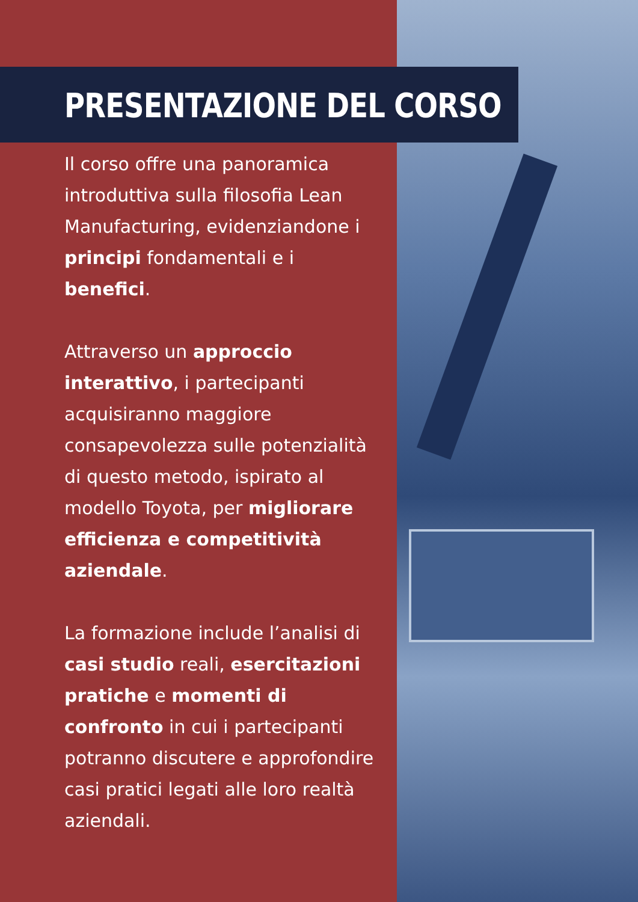PRESENTAZIONE DEL CORSO
Il corso offre una panoramica introduttiva sulla filosofia Lean Manufacturing, evidenziandone i principi fondamentali e i benefici.
Attraverso un approccio interattivo, i partecipanti acquisiranno maggiore consapevolezza sulle potenzialità di questo metodo, ispirato al modello Toyota, per migliorare efficienza e competitività aziendale.
La formazione include l’analisi di casi studio reali, esercitazioni pratiche e momenti di confronto in cui i partecipanti potranno discutere e approfondire casi pratici legati alle loro realtà aziendali.